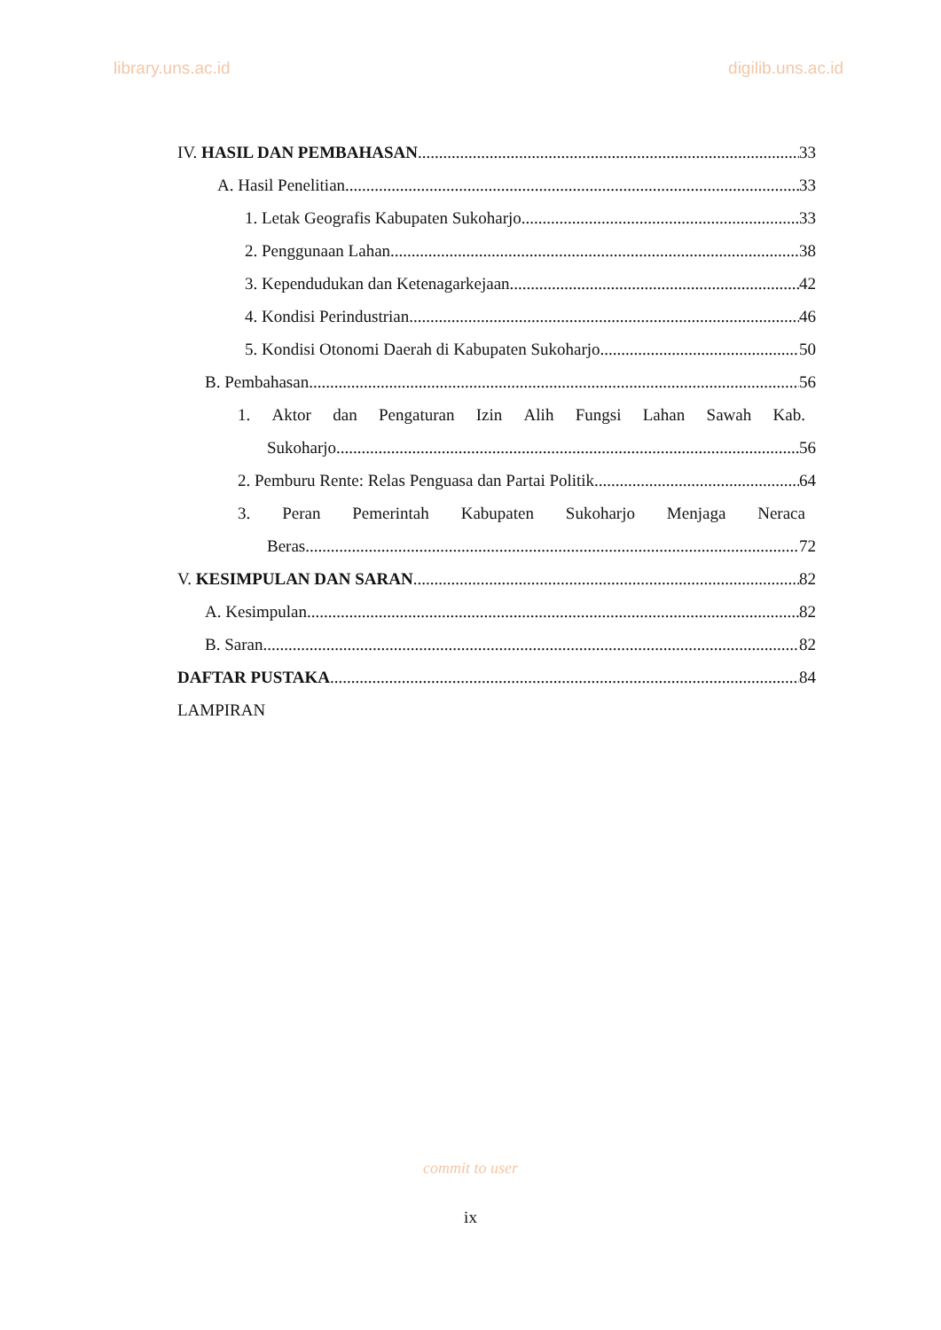library.uns.ac.id digilib.uns.ac.id
IV. HASIL DAN PEMBAHASAN 33
A. Hasil Penelitian 33
1. Letak Geografis Kabupaten Sukoharjo 33
2. Penggunaan Lahan 38
3. Kependudukan dan Ketenagarkejaan 42
4. Kondisi Perindustrian 46
5. Kondisi Otonomi Daerah di Kabupaten Sukoharjo 50
B. Pembahasan 56
1. Aktor dan Pengaturan Izin Alih Fungsi Lahan Sawah Kab.
Sukoharjo 56
2. Pemburu Rente: Relas Penguasa dan Partai Politik 64
3. Peran Pemerintah Kabupaten Sukoharjo Menjaga Neraca
Beras 72
V. KESIMPULAN DAN SARAN 82
A. Kesimpulan 82
B. Saran 82
DAFTAR PUSTAKA 84
LAMPIRAN
commit to user
ix